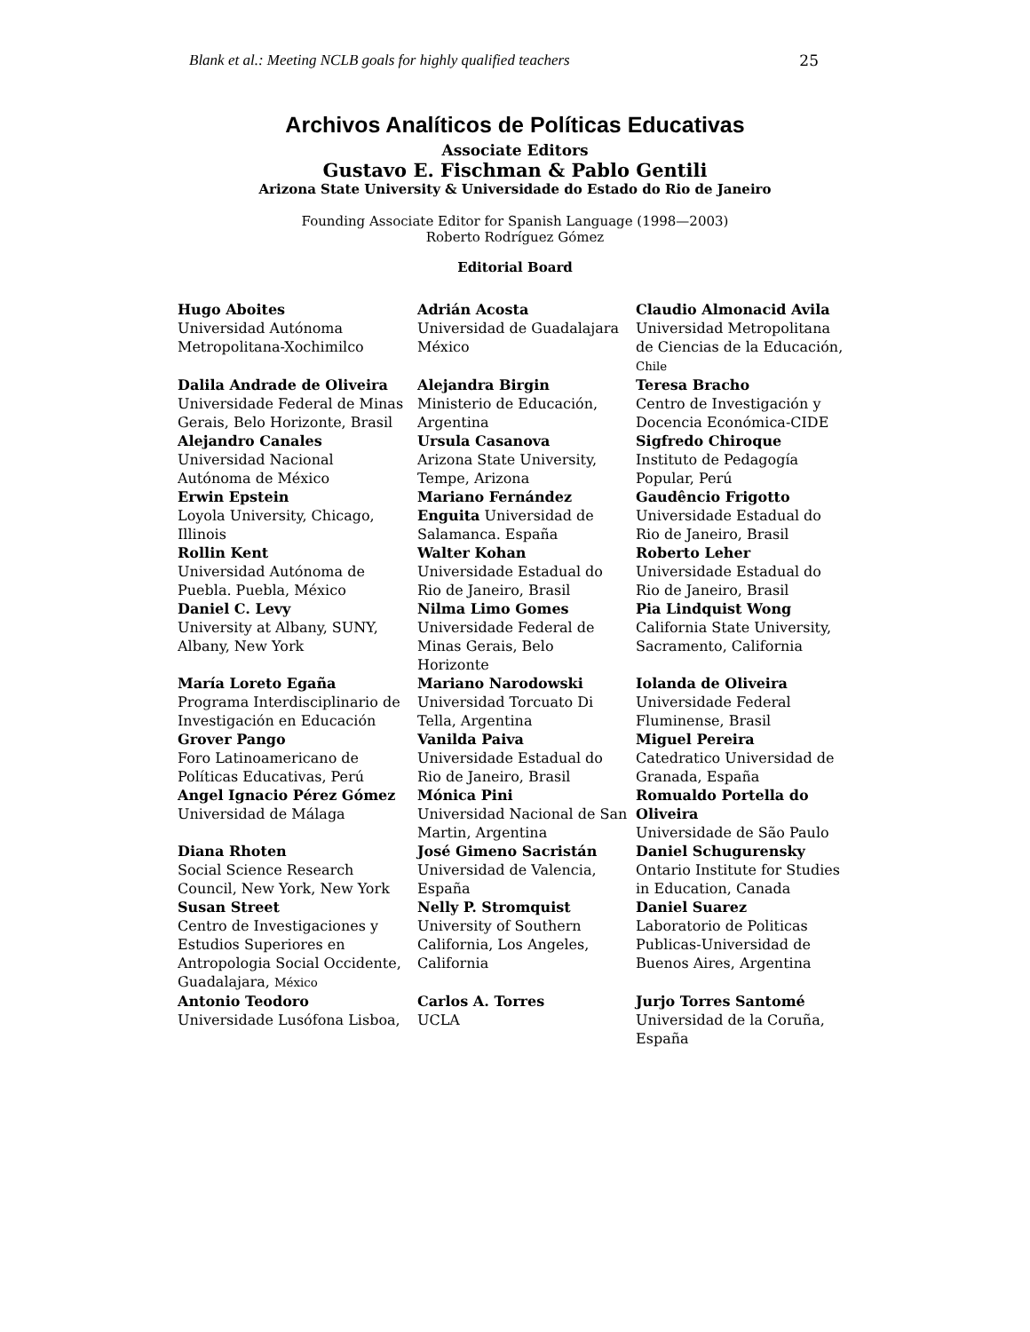Blank et al.: Meeting NCLB goals for highly qualified teachers 25
Archivos Analíticos de Políticas Educativas
Associate Editors
Gustavo E. Fischman & Pablo Gentili
Arizona State University & Universidade do Estado do Rio de Janeiro
Founding Associate Editor for Spanish Language (1998—2003)
Roberto Rodríguez Gómez
Editorial Board
| Hugo Aboites Universidad Autónoma Metropolitana-Xochimilco | Adrián Acosta Universidad de Guadalajara México | Claudio Almonacid Avila Universidad Metropolitana de Ciencias de la Educación, Chile |
| Dalila Andrade de Oliveira Universidade Federal de Minas Gerais, Belo Horizonte, Brasil | Alejandra Birgin Ministerio de Educación, Argentina | Teresa Bracho Centro de Investigación y Docencia Económica-CIDE |
| Alejandro Canales Universidad Nacional Autónoma de México | Ursula Casanova Arizona State University, Tempe, Arizona | Sigfredo Chiroque Instituto de Pedagogía Popular, Perú |
| Erwin Epstein Loyola University, Chicago, Illinois | Mariano Fernández Enguita Universidad de Salamanca. España | Gaudêncio Frigotto Universidade Estadual do Rio de Janeiro, Brasil |
| Rollin Kent Universidad Autónoma de Puebla. Puebla, México | Walter Kohan Universidade Estadual do Rio de Janeiro, Brasil | Roberto Leher Universidade Estadual do Rio de Janeiro, Brasil |
| Daniel C. Levy University at Albany, SUNY, Albany, New York | Nilma Limo Gomes Universidade Federal de Minas Gerais, Belo Horizonte | Pia Lindquist Wong California State University, Sacramento, California |
| María Loreto Egaña Programa Interdisciplinario de Investigación en Educación | Mariano Narodowski Universidad Torcuato Di Tella, Argentina | Iolanda de Oliveira Universidade Federal Fluminense, Brasil |
| Grover Pango Foro Latinoamericano de Políticas Educativas, Perú | Vanilda Paiva Universidade Estadual do Rio de Janeiro, Brasil | Miguel Pereira Catedratico Universidad de Granada, España |
| Angel Ignacio Pérez Gómez Universidad de Málaga | Mónica Pini Universidad Nacional de San Martin, Argentina | Romualdo Portella do Oliveira Universidade de São Paulo |
| Diana Rhoten Social Science Research Council, New York, New York | José Gimeno Sacristán Universidad de Valencia, España | Daniel Schugurensky Ontario Institute for Studies in Education, Canada |
| Susan Street Centro de Investigaciones y Estudios Superiores en Antropologia Social Occidente, Guadalajara, México | Nelly P. Stromquist University of Southern California, Los Angeles, California | Daniel Suarez Laboratorio de Politicas Publicas-Universidad de Buenos Aires, Argentina |
| Antonio Teodoro Universidade Lusófona Lisboa, | Carlos A. Torres UCLA | Jurjo Torres Santomé Universidad de la Coruña, España |